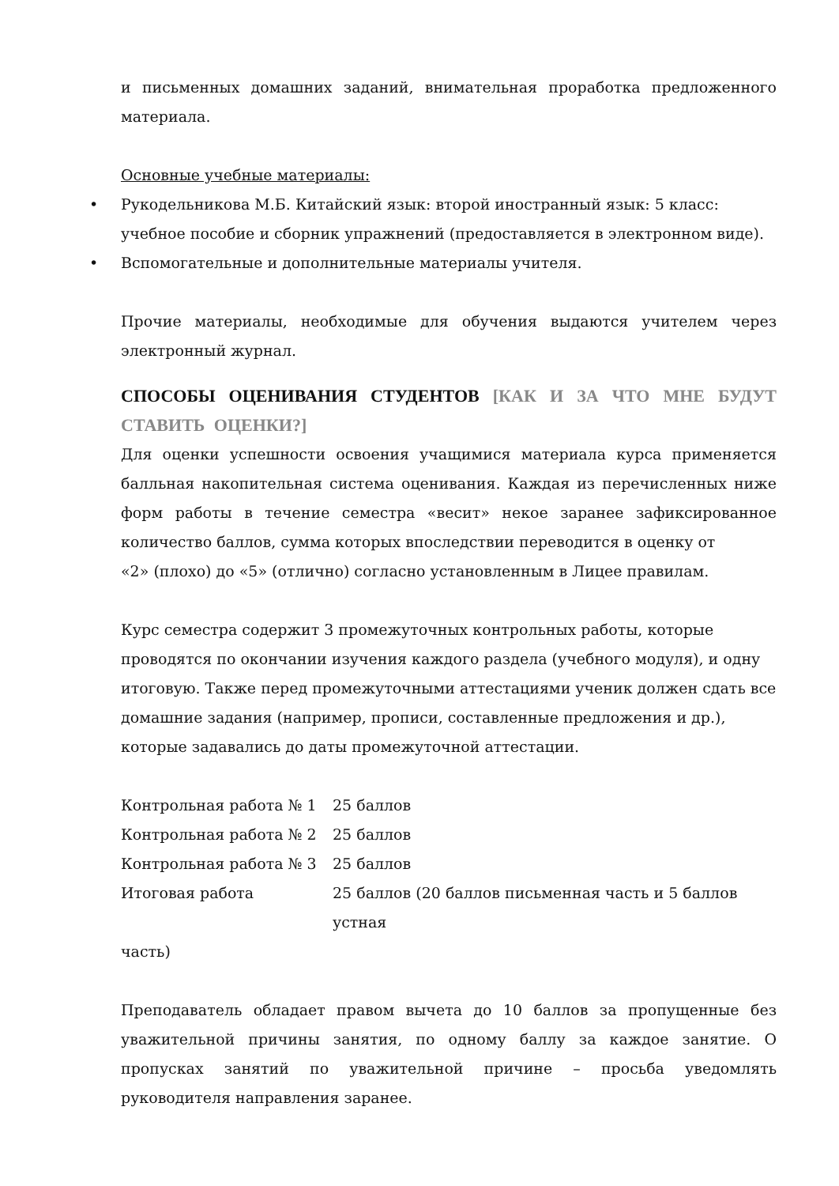и письменных домашних заданий, внимательная проработка предложенного материала.
Основные учебные материалы:
• Рукодельникова М.Б. Китайский язык: второй иностранный язык: 5 класс:
учебное пособие и сборник упражнений (предоставляется в электронном виде).
• Вспомогательные и дополнительные материалы учителя.
Прочие материалы, необходимые для обучения выдаются учителем через электронный журнал.
СПОСОБЫ ОЦЕНИВАНИЯ СТУДЕНТОВ [КАК И ЗА ЧТО МНЕ БУДУТ СТАВИТЬ ОЦЕНКИ?]
Для оценки успешности освоения учащимися материала курса применяется балльная накопительная система оценивания. Каждая из перечисленных ниже форм работы в течение семестра «весит» некое заранее зафиксированное количество баллов, сумма которых впоследствии переводится в оценку от
«2» (плохо) до «5» (отлично) согласно установленным в Лицее правилам.
Курс семестра содержит 3 промежуточных контрольных работы, которые
проводятся по окончании изучения каждого раздела (учебного модуля), и одну
итоговую. Также перед промежуточными аттестациями ученик должен сдать все
домашние задания (например, прописи, составленные предложения и др.),
которые задавались до даты промежуточной аттестации.
| Контрольная работа № 1 | 25 баллов |
| Контрольная работа № 2 | 25 баллов |
| Контрольная работа № 3 | 25 баллов |
| Итоговая работа | 25 баллов (20 баллов письменная часть и 5 баллов устная |
часть)
Преподаватель обладает правом вычета до 10 баллов за пропущенные без уважительной причины занятия, по одному баллу за каждое занятие. О пропусках занятий по уважительной причине – просьба уведомлять руководителя направления заранее.